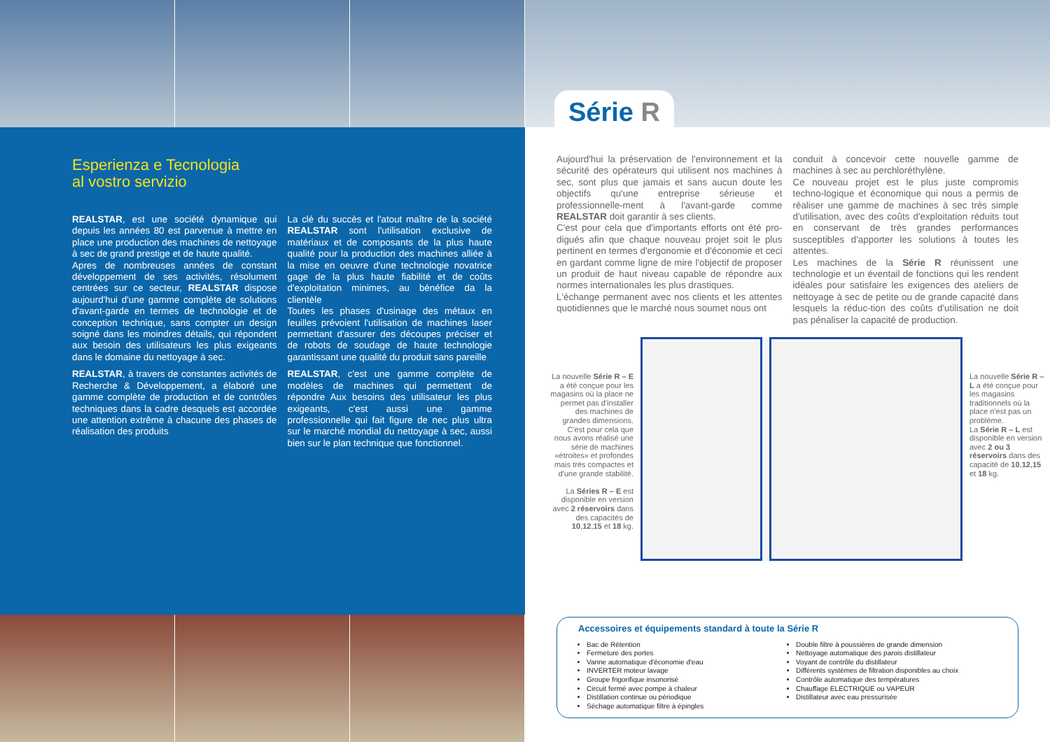Esperienza e Tecnologia
al vostro servizio
REALSTAR, est une société dynamique qui depuis les années 80 est parvenue à mettre en place une production des machines de nettoyage à sec de grand prestige et de haute qualité.
Apres de nombreuses années de constant développement de ses activités, résolument centrées sur ce secteur, REALSTAR dispose aujourd'hui d'une gamme complète de solutions d'avant-garde en termes de technologie et de conception technique, sans compter un design soigné dans les moindres détails, qui répondent aux besoin des utilisateurs les plus exigeants dans le domaine du nettoyage à sec.
REALSTAR, à travers de constantes activités de Recherche & Développement, a élaboré une gamme complète de production et de contrôles techniques dans la cadre desquels est accordée une attention extrême à chacune des phases de réalisation des produits
La clé du succès et l'atout maître de la société REALSTAR sont l'utilisation exclusive de matériaux et de composants de la plus haute qualité pour la production des machines alliée à la mise en oeuvre d'une technologie novatrice gage de la plus haute fiabilité et de coûts d'exploitation minimes, au bénéfice da la clientèle
Toutes les phases d'usinage des métaux en feuilles prévoient l'utilisation de machines laser permettant d'assurer des découpes préciser et de robots de soudage de haute technologie garantissant une qualité du produit sans pareille
REALSTAR, c'est une gamme complète de modèles de machines qui permettent de répondre Aux besoins des utilisateur les plus exigeants, c'est aussi une gamme professionnelle qui fait figure de nec plus ultra sur le marché mondial du nettoyage à sec, aussi bien sur le plan technique que fonctionnel.
Série R
Aujourd'hui la préservation de l'environnement et la sécurité des opérateurs qui utilisent nos machines à sec, sont plus que jamais et sans aucun doute les objectifs qu'une entreprise sérieuse et professionnelle-ment à l'avant-garde comme REALSTAR doit garantir à ses clients.
C'est pour cela que d'importants efforts ont été pro-digués afin que chaque nouveau projet soit le plus pertinent en termes d'ergonomie et d'économie et ceci en gardant comme ligne de mire l'objectif de proposer un produit de haut niveau capable de répondre aux normes internationales les plus drastiques.
L'échange permanent avec nos clients et les attentes quotidiennes que le marché nous soumet nous ont
conduit à concevoir cette nouvelle gamme de machines à sec au perchloréthylène.
Ce nouveau projet est le plus juste compromis techno-logique et économique qui nous a permis de réaliser une gamme de machines à sec très simple d'utilisation, avec des coûts d'exploitation réduits tout en conservant de très grandes performances susceptibles d'apporter les solutions à toutes les attentes.
Les machines de la Série R réunissent une technologie et un éventail de fonctions qui les rendent idéales pour satisfaire les exigences des ateliers de nettoyage à sec de petite ou de grande capacité dans lesquels la réduc-tion des coûts d'utilisation ne doit pas pénaliser la capacité de production.
La nouvelle Série R – E a été conçue pour les magasins où la place ne permet pas d'installer des machines de grandes dimensions. C'est pour cela que nous avons réalisé une série de machines «étroites» et profondes mais très compactes et d'une grande stabilité.
La Séries R – E est disponible en version avec 2 réservoirs dans des capacités de 10,12,15 et 18 kg.
La nouvelle Série R – L a été conçue pour les magasins traditionnels où la place n'est pas un problème.
La Série R – L est disponible en version avec 2 ou 3 réservoirs dans des capacité de 10,12,15 et 18 kg.
Accessoires et équipements standard à toute la Série R
Bac de Rétention
Fermeture des portes
Vanne automatique d'économie d'eau
INVERTER moteur lavage
Groupe frigorifique insonorisé
Circuit fermé avec pompe à chaleur
Distillation continue ou périodique
Séchage automatique filtre à épingles
Double filtre à poussières de grande dimension
Nettoyage automatique des parois distillateur
Voyant de contrôle du distillateur
Différents systèmes de filtration disponibles au choix
Contrôle automatique des températures
Chauffage ELECTRIQUE ou VAPEUR
Distillateur avec eau pressurisée